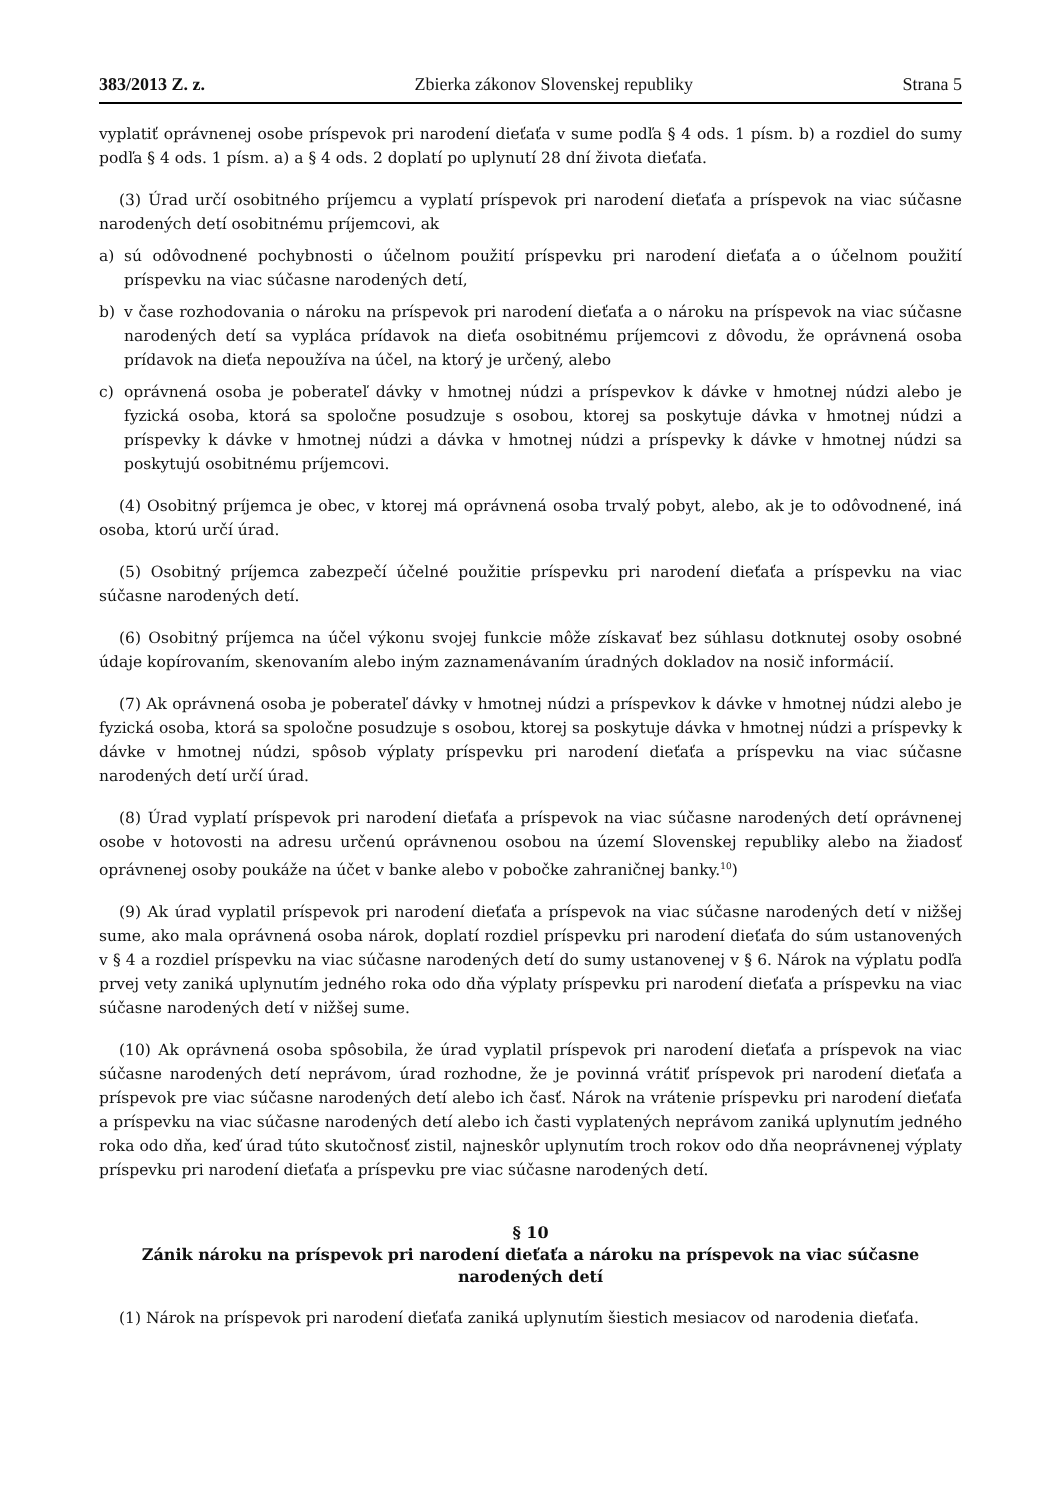383/2013 Z. z. Zbierka zákonov Slovenskej republiky Strana 5
vyplatiť oprávnenej osobe príspevok pri narodení dieťaťa v sume podľa § 4 ods. 1 písm. b) a rozdiel do sumy podľa § 4 ods. 1 písm. a) a § 4 ods. 2 doplatí po uplynutí 28 dní života dieťaťa.
(3) Úrad určí osobitného príjemcu a vyplatí príspevok pri narodení dieťaťa a príspevok na viac súčasne narodených detí osobitnému príjemcovi, ak
a) sú odôvodnené pochybnosti o účelnom použití príspevku pri narodení dieťaťa a o účelnom použití príspevku na viac súčasne narodených detí,
b) v čase rozhodovania o nároku na príspevok pri narodení dieťaťa a o nároku na príspevok na viac súčasne narodených detí sa vypláca prídavok na dieťa osobitnému príjemcovi z dôvodu, že oprávnená osoba prídavok na dieťa nepoužíva na účel, na ktorý je určený, alebo
c) oprávnená osoba je poberateľ dávky v hmotnej núdzi a príspevkov k dávke v hmotnej núdzi alebo je fyzická osoba, ktorá sa spoločne posudzuje s osobou, ktorej sa poskytuje dávka v hmotnej núdzi a príspevky k dávke v hmotnej núdzi a dávka v hmotnej núdzi a príspevky k dávke v hmotnej núdzi sa poskytujú osobitnému príjemcovi.
(4) Osobitný príjemca je obec, v ktorej má oprávnená osoba trvalý pobyt, alebo, ak je to odôvodnené, iná osoba, ktorú určí úrad.
(5) Osobitný príjemca zabezpečí účelné použitie príspevku pri narodení dieťaťa a príspevku na viac súčasne narodených detí.
(6) Osobitný príjemca na účel výkonu svojej funkcie môže získavať bez súhlasu dotknutej osoby osobné údaje kopírovaním, skenovaním alebo iným zaznamenávaním úradných dokladov na nosič informácií.
(7) Ak oprávnená osoba je poberateľ dávky v hmotnej núdzi a príspevkov k dávke v hmotnej núdzi alebo je fyzická osoba, ktorá sa spoločne posudzuje s osobou, ktorej sa poskytuje dávka v hmotnej núdzi a príspevky k dávke v hmotnej núdzi, spôsob výplaty príspevku pri narodení dieťaťa a príspevku na viac súčasne narodených detí určí úrad.
(8) Úrad vyplatí príspevok pri narodení dieťaťa a príspevok na viac súčasne narodených detí oprávnenej osobe v hotovosti na adresu určenú oprávnenou osobou na území Slovenskej republiky alebo na žiadosť oprávnenej osoby poukáže na účet v banke alebo v pobočke zahraničnej banky.<sup>10</sup>)
(9) Ak úrad vyplatil príspevok pri narodení dieťaťa a príspevok na viac súčasne narodených detí v nižšej sume, ako mala oprávnená osoba nárok, doplatí rozdiel príspevku pri narodení dieťaťa do súm ustanovených v § 4 a rozdiel príspevku na viac súčasne narodených detí do sumy ustanovenej v § 6. Nárok na výplatu podľa prvej vety zaniká uplynutím jedného roka odo dňa výplaty príspevku pri narodení dieťaťa a príspevku na viac súčasne narodených detí v nižšej sume.
(10) Ak oprávnená osoba spôsobila, že úrad vyplatil príspevok pri narodení dieťaťa a príspevok na viac súčasne narodených detí neprávom, úrad rozhodne, že je povinná vrátiť príspevok pri narodení dieťaťa a príspevok pre viac súčasne narodených detí alebo ich časť. Nárok na vrátenie príspevku pri narodení dieťaťa a príspevku na viac súčasne narodených detí alebo ich časti vyplatených neprávom zaniká uplynutím jedného roka odo dňa, keď úrad túto skutočnosť zistil, najneskôr uplynutím troch rokov odo dňa neoprávnenej výplaty príspevku pri narodení dieťaťa a príspevku pre viac súčasne narodených detí.
§ 10
Zánik nároku na príspevok pri narodení dieťaťa a nároku na príspevok na viac súčasne narodených detí
(1) Nárok na príspevok pri narodení dieťaťa zaniká uplynutím šiestich mesiacov od narodenia dieťaťa.